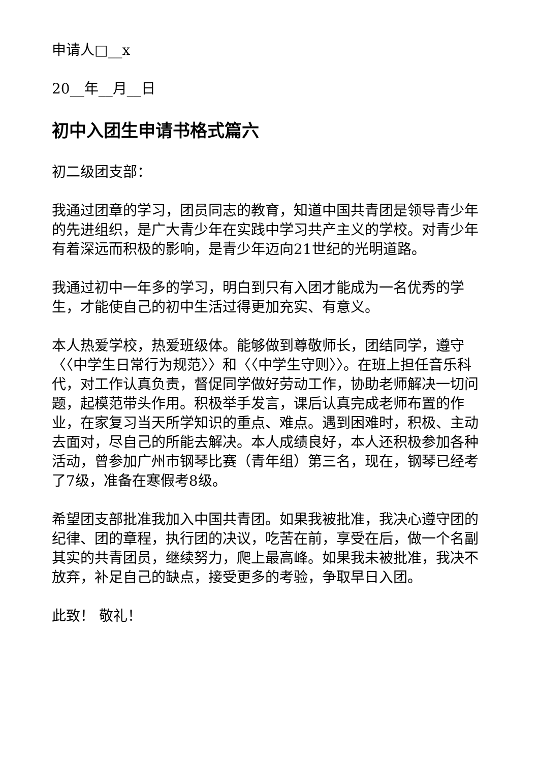申请人□__x
20__年__月__日
初中入团生申请书格式篇六
初二级团支部：
我通过团章的学习，团员同志的教育，知道中国共青团是领导青少年的先进组织，是广大青少年在实践中学习共产主义的学校。对青少年有着深远而积极的影响，是青少年迈向21世纪的光明道路。
我通过初中一年多的学习，明白到只有入团才能成为一名优秀的学生，才能使自己的初中生活过得更加充实、有意义。
本人热爱学校，热爱班级体。能够做到尊敬师长，团结同学，遵守〈〈中学生日常行为规范〉〉和〈〈中学生守则〉〉。在班上担任音乐科代，对工作认真负责，督促同学做好劳动工作，协助老师解决一切问题，起模范带头作用。积极举手发言，课后认真完成老师布置的作业，在家复习当天所学知识的重点、难点。遇到困难时，积极、主动去面对，尽自己的所能去解决。本人成绩良好，本人还积极参加各种活动，曾参加广州市钢琴比赛（青年组）第三名，现在，钢琴已经考了7级，准备在寒假考8级。
希望团支部批准我加入中国共青团。如果我被批准，我决心遵守团的纪律、团的章程，执行团的决议，吃苦在前，享受在后，做一个名副其实的共青团员，继续努力，爬上最高峰。如果我未被批准，我决不放弃，补足自己的缺点，接受更多的考验，争取早日入团。
此致！ 敬礼！